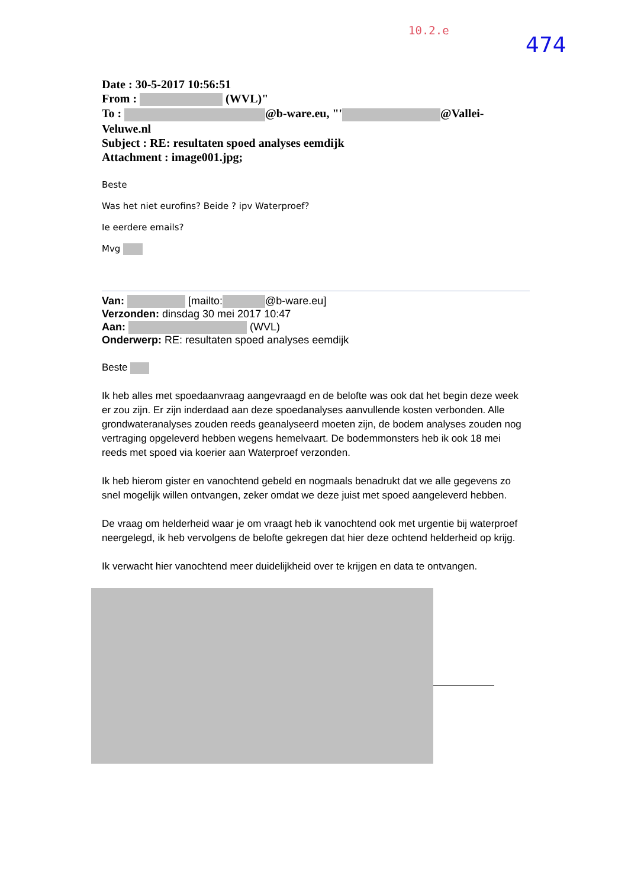10.2.e
474
Date : 30-5-2017 10:56:51
From : (WVL)"
To : @b-ware.eu, "' @Vallei-Veluwe.nl
Subject : RE: resultaten spoed analyses eemdijk
Attachment : image001.jpg;
Beste
Was het niet eurofins? Beide ? ipv Waterproef?
Ie eerdere emails?
Mvg
Van: [mailto: @b-ware.eu]
Verzonden: dinsdag 30 mei 2017 10:47
Aan: (WVL)
Onderwerp: RE: resultaten spoed analyses eemdijk
Beste
Ik heb alles met spoedaanvraag aangevraagd en de belofte was ook dat het begin deze week er zou zijn. Er zijn inderdaad aan deze spoedanalyses aanvullende kosten verbonden. Alle grondwateranalyses zouden reeds geanalyseerd moeten zijn, de bodem analyses zouden nog vertraging opgeleverd hebben wegens hemelvaart. De bodemmonsters heb ik ook 18 mei reeds met spoed via koerier aan Waterproef verzonden.
Ik heb hierom gister en vanochtend gebeld en nogmaals benadrukt dat we alle gegevens zo snel mogelijk willen ontvangen, zeker omdat we deze juist met spoed aangeleverd hebben.
De vraag om helderheid waar je om vraagt heb ik vanochtend ook met urgentie bij waterproef neergelegd, ik heb vervolgens de belofte gekregen dat hier deze ochtend helderheid op krijg.
Ik verwacht hier vanochtend meer duidelijkheid over te krijgen en data te ontvangen.